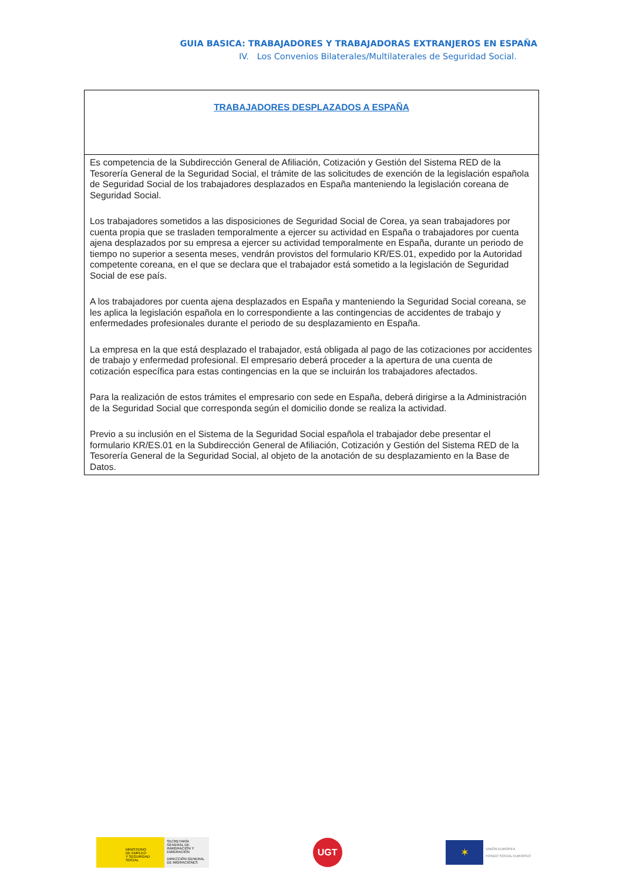GUIA BASICA: TRABAJADORES Y TRABAJADORAS EXTRANJEROS EN ESPAÑA
IV. Los Convenios Bilaterales/Multilaterales de Seguridad Social.
| TRABAJADORES DESPLAZADOS A ESPAÑA |
| --- |
| Es competencia de la Subdirección General de Afiliación, Cotización y Gestión del Sistema RED de la Tesorería General de la Seguridad Social, el trámite de las solicitudes de exención de la legislación española de Seguridad Social de los trabajadores desplazados en España manteniendo la legislación coreana de Seguridad Social. Los trabajadores sometidos a las disposiciones de Seguridad Social de Corea, ya sean trabajadores por cuenta propia que se trasladen temporalmente a ejercer su actividad en España o trabajadores por cuenta ajena desplazados por su empresa a ejercer su actividad temporalmente en España, durante un periodo de tiempo no superior a sesenta meses, vendrán provistos del formulario KR/ES.01, expedido por la Autoridad competente coreana, en el que se declara que el trabajador está sometido a la legislación de Seguridad Social de ese país. A los trabajadores por cuenta ajena desplazados en España y manteniendo la Seguridad Social coreana, se les aplica la legislación española en lo correspondiente a las contingencias de accidentes de trabajo y enfermedades profesionales durante el periodo de su desplazamiento en España. La empresa en la que está desplazado el trabajador, está obligada al pago de las cotizaciones por accidentes de trabajo y enfermedad profesional. El empresario deberá proceder a la apertura de una cuenta de cotización específica para estas contingencias en la que se incluirán los trabajadores afectados. Para la realización de estos trámites el empresario con sede en España, deberá dirigirse a la Administración de la Seguridad Social que corresponda según el domicilio donde se realiza la actividad. Previo a su inclusión en el Sistema de la Seguridad Social española el trabajador debe presentar el formulario KR/ES.01 en la Subdirección General de Afiliación, Cotización y Gestión del Sistema RED de la Tesorería General de la Seguridad Social, al objeto de la anotación de su desplazamiento en la Base de Datos. |
MINISTERIO
DE EMPLEO
Y SEGURIDAD SOCIAL
SECRETARÍA GENERAL DE INMIGRACIÓN Y EMIGRACIÓN
DIRECCIÓN GENERAL DE MIGRACIONES
UGT
✶
UNIÓN EUROPEA
FONDO SOCIAL EUROPEO